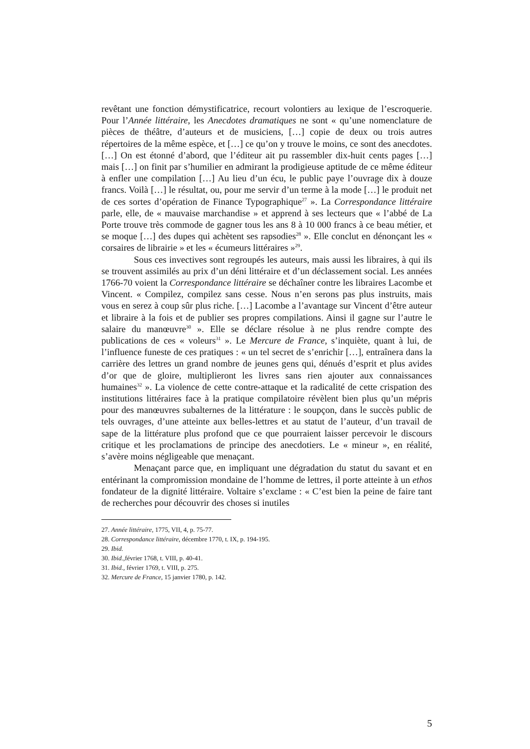revêtant une fonction démystificatrice, recourt volontiers au lexique de l’escroquerie. Pour l’Année littéraire, les Anecdotes dramatiques ne sont « qu’une nomenclature de pièces de théâtre, d’auteurs et de musiciens, […] copie de deux ou trois autres répertoires de la même espèce, et […] ce qu’on y trouve le moins, ce sont des anecdotes. […] On est étonné d’abord, que l’éditeur ait pu rassembler dix-huit cents pages […] mais […] on finit par s’humilier en admirant la prodigieuse aptitude de ce même éditeur à enfler une compilation […] Au lieu d’un écu, le public paye l’ouvrage dix à douze francs. Voilà […] le résultat, ou, pour me servir d’un terme à la mode […] le produit net de ces sortes d’opération de Finance Typographique<sup>27</sup> ». La Correspondance littéraire parle, elle, de « mauvaise marchandise » et apprend à ses lecteurs que « l’abbé de La Porte trouve très commode de gagner tous les ans 8 à 10 000 francs à ce beau métier, et se moque […] des dupes qui achètent ses rapsodies<sup>28</sup> ». Elle conclut en dénonçant les « corsaires de librairie » et les « écumeurs littéraires »<sup>29</sup>.
Sous ces invectives sont regroupés les auteurs, mais aussi les libraires, à qui ils se trouvent assimilés au prix d’un déni littéraire et d’un déclassement social. Les années 1766-70 voient la Correspondance littéraire se déchaîner contre les libraires Lacombe et Vincent. « Compilez, compilez sans cesse. Nous n’en serons pas plus instruits, mais vous en serez à coup sûr plus riche. […] Lacombe a l’avantage sur Vincent d’être auteur et libraire à la fois et de publier ses propres compilations. Ainsi il gagne sur l’autre le salaire du manœuvre<sup>30</sup> ». Elle se déclare résolue à ne plus rendre compte des publications de ces « voleurs<sup>31</sup> ». Le Mercure de France, s’inquiète, quant à lui, de l’influence funeste de ces pratiques : « un tel secret de s’enrichir […], entraînera dans la carrière des lettres un grand nombre de jeunes gens qui, dénués d’esprit et plus avides d’or que de gloire, multiplieront les livres sans rien ajouter aux connaissances humaines<sup>32</sup> ». La violence de cette contre-attaque et la radicalité de cette crispation des institutions littéraires face à la pratique compilatoire révèlent bien plus qu’un mépris pour des manœuvres subalternes de la littérature : le soupçon, dans le succès public de tels ouvrages, d’une atteinte aux belles-lettres et au statut de l’auteur, d’un travail de sape de la littérature plus profond que ce que pourraient laisser percevoir le discours critique et les proclamations de principe des anecdotiers. Le « mineur », en réalité, s’avère moins négligeable que menaçant.
Menaçant parce que, en impliquant une dégradation du statut du savant et en entérinant la compromission mondaine de l’homme de lettres, il porte atteinte à un ethos fondateur de la dignité littéraire. Voltaire s’exclame : « C’est bien la peine de faire tant de recherches pour découvrir des choses si inutiles
27. Année littéraire, 1775, VII, 4, p. 75-77.
28. Correspondance littéraire, décembre 1770, t. IX, p. 194-195.
29. Ibid.
30. Ibid., février 1768, t. VIII, p. 40-41.
31. Ibid., février 1769, t. VIII, p. 275.
32. Mercure de France, 15 janvier 1780, p. 142.
5